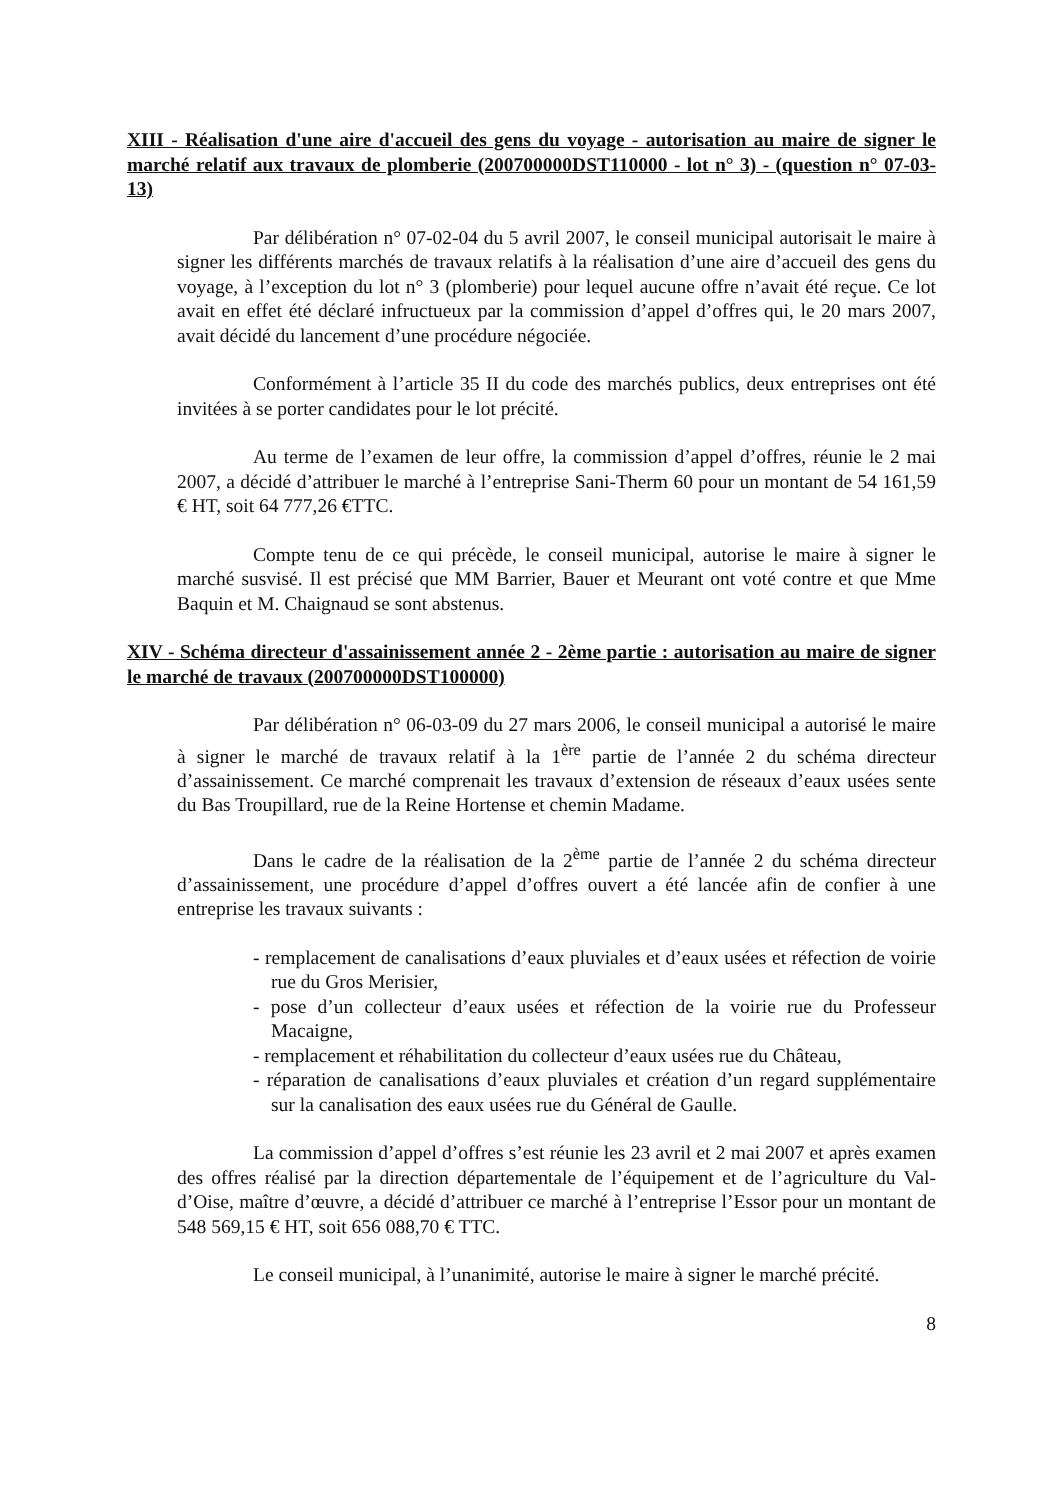XIII - Réalisation d'une aire d'accueil des gens du voyage - autorisation au maire de signer le marché relatif aux travaux de plomberie (200700000DST110000 - lot n° 3) - (question n° 07-03-13)
Par délibération n° 07-02-04 du 5 avril 2007, le conseil municipal autorisait le maire à signer les différents marchés de travaux relatifs à la réalisation d’une aire d’accueil des gens du voyage, à l’exception du lot n° 3 (plomberie) pour lequel aucune offre n’avait été reçue. Ce lot avait en effet été déclaré infructueux par la commission d’appel d’offres qui, le 20 mars 2007, avait décidé du lancement d’une procédure négociée.
Conformément à l’article 35 II du code des marchés publics, deux entreprises ont été invitées à se porter candidates pour le lot précité.
Au terme de l’examen de leur offre, la commission d’appel d’offres, réunie le 2 mai 2007, a décidé d’attribuer le marché à l’entreprise Sani-Therm 60 pour un montant de 54 161,59 € HT, soit 64 777,26 €TTC.
Compte tenu de ce qui précède, le conseil municipal, autorise le maire à signer le marché susvisé. Il est précisé que MM Barrier, Bauer et Meurant ont voté contre et que Mme Baquin et M. Chaignaud se sont abstenus.
XIV - Schéma directeur d'assainissement année 2 - 2ème partie : autorisation au maire de signer le marché de travaux (200700000DST100000)
Par délibération n° 06-03-09 du 27 mars 2006, le conseil municipal a autorisé le maire à signer le marché de travaux relatif à la 1<sup>ère</sup> partie de l’année 2 du schéma directeur d’assainissement. Ce marché comprenait les travaux d’extension de réseaux d’eaux usées sente du Bas Troupillard, rue de la Reine Hortense et chemin Madame.
Dans le cadre de la réalisation de la 2<sup>ème</sup> partie de l’année 2 du schéma directeur d’assainissement, une procédure d’appel d’offres ouvert a été lancée afin de confier à une entreprise les travaux suivants :
- remplacement de canalisations d’eaux pluviales et d’eaux usées et réfection de voirie rue du Gros Merisier,
- pose d’un collecteur d’eaux usées et réfection de la voirie rue du Professeur Macaigne,
- remplacement et réhabilitation du collecteur d’eaux usées rue du Château,
- réparation de canalisations d’eaux pluviales et création d’un regard supplémentaire sur la canalisation des eaux usées rue du Général de Gaulle.
La commission d’appel d’offres s’est réunie les 23 avril et 2 mai 2007 et après examen des offres réalisé par la direction départementale de l’équipement et de l’agriculture du Val-d’Oise, maître d’œuvre, a décidé d’attribuer ce marché à l’entreprise l’Essor pour un montant de 548 569,15 € HT, soit 656 088,70 € TTC.
Le conseil municipal, à l’unanimité, autorise le maire à signer le marché précité.
8